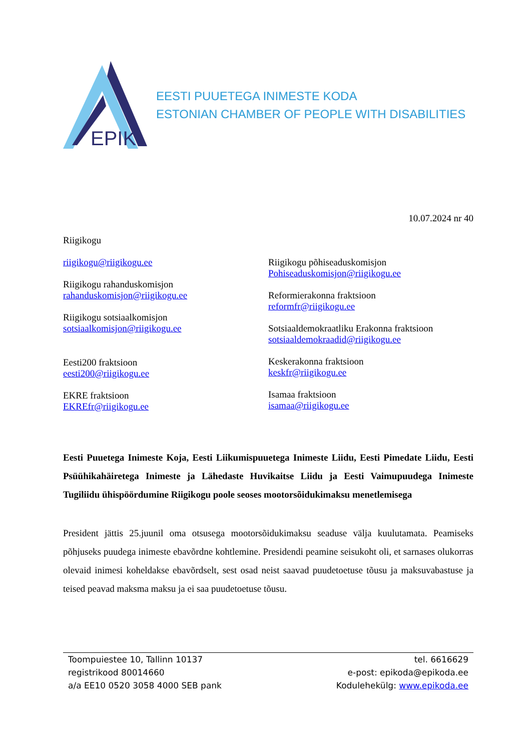EPIK
EESTI PUUETEGA INIMESTE KODA
ESTONIAN CHAMBER OF PEOPLE WITH DISABILITIES
10.07.2024 nr 40
Riigikogu
riigikogu@riigikogu.ee
Riigikogu rahanduskomisjon
rahanduskomisjon@riigikogu.ee
Riigikogu sotsiaalkomisjon
sotsiaalkomisjon@riigikogu.ee
Eesti200 fraktsioon
eesti200@riigikogu.ee
EKRE fraktsioon
EKREfr@riigikogu.ee
Riigikogu põhiseaduskomisjon
Pohiseaduskomisjon@riigikogu.ee
Reformierakonna fraktsioon
reformfr@riigikogu.ee
Sotsiaaldemokraatliku Erakonna fraktsioon
sotsiaaldemokraadid@riigikogu.ee
Keskerakonna fraktsioon
keskfr@riigikogu.ee
Isamaa fraktsioon
isamaa@riigikogu.ee
Eesti Puuetega Inimeste Koja, Eesti Liikumispuuetega Inimeste Liidu, Eesti Pimedate Liidu, Eesti Psüühikahäiretega Inimeste ja Lähedaste Huvikaitse Liidu ja Eesti Vaimupuudega Inimeste Tugiliidu ühispöördumine Riigikogu poole seoses mootorsõidukimaksu menetlemisega
President jättis 25.juunil oma otsusega mootorsõidukimaksu seaduse välja kuulutamata. Peamiseks põhjuseks puudega inimeste ebavõrdne kohtlemine. Presidendi peamine seisukoht oli, et sarnases olukorras olevaid inimesi koheldakse ebavõrdselt, sest osad neist saavad puudetoetuse tõusu ja maksuvabastuse ja teised peavad maksma maksu ja ei saa puudetoetuse tõusu.
Toompuiestee 10, Tallinn 10137
registrikood 80014660
a/a EE10 0520 3058 4000 SEB pank
tel. 6616629
e-post: epikoda@epikoda.ee
Kodulehekülg: www.epikoda.ee